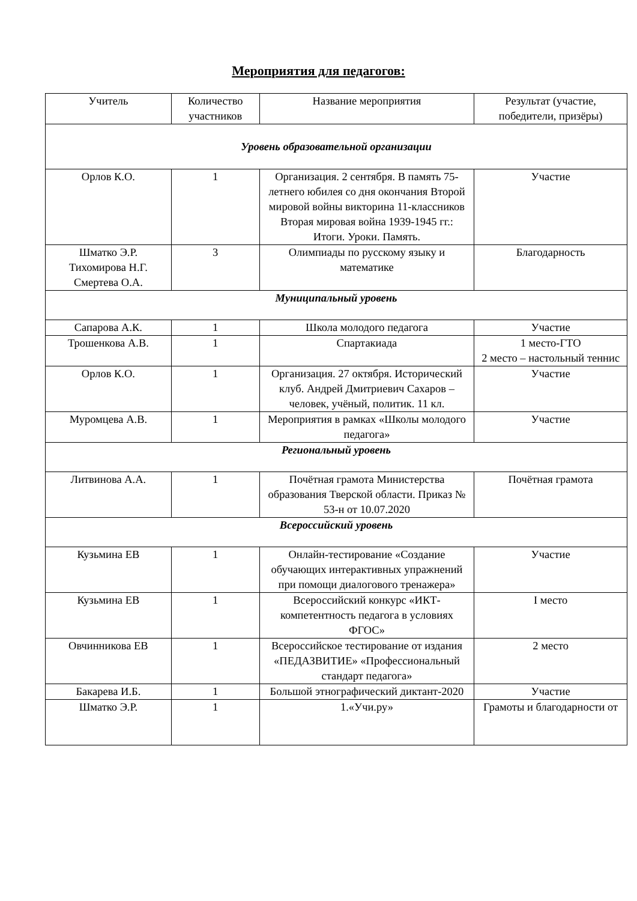Мероприятия для педагогов:
| Учитель | Количество участников | Название мероприятия | Результат (участие, победители, призёры) |
| --- | --- | --- | --- |
| Уровень образовательной организации | | | |
| Орлов К.О. | 1 | Организация. 2 сентября. В память 75-летнего юбилея со дня окончания Второй мировой войны викторина 11-классников Вторая мировая война 1939-1945 гг.: Итоги. Уроки. Память. | Участие |
| Шматко Э.Р. Тихомирова Н.Г. Смертева О.А. | 3 | Олимпиады по русскому языку и математике | Благодарность |
| Муниципальный уровень | | | |
| Сапарова А.К. | 1 | Школа молодого педагога | Участие |
| Трошенкова А.В. | 1 | Спартакиада | 1 место-ГТО 2 место – настольный теннис |
| Орлов К.О. | 1 | Организация. 27 октября. Исторический клуб. Андрей Дмитриевич Сахаров – человек, учёный, политик. 11 кл. | Участие |
| Муромцева А.В. | 1 | Мероприятия в рамках «Школы молодого педагога» | Участие |
| Региональный уровень | | | |
| Литвинова А.А. | 1 | Почётная грамота Министерства образования Тверской области. Приказ № 53-н от 10.07.2020 | Почётная грамота |
| Всероссийский уровень | | | |
| Кузьмина ЕВ | 1 | Онлайн-тестирование «Создание обучающих интерактивных упражнений при помощи диалогового тренажера» | Участие |
| Кузьмина ЕВ | 1 | Всероссийский конкурс «ИКТ-компетентность педагога в условиях ФГОС» | I место |
| Овчинникова ЕВ | 1 | Всероссийское тестирование от издания «ПЕДАЗВИТИЕ» «Профессиональный стандарт педагога» | 2 место |
| Бакарева И.Б. | 1 | Большой этнографический диктант-2020 | Участие |
| Шматко Э.Р. | 1 | 1.«Учи.ру» | Грамоты и благодарности от |